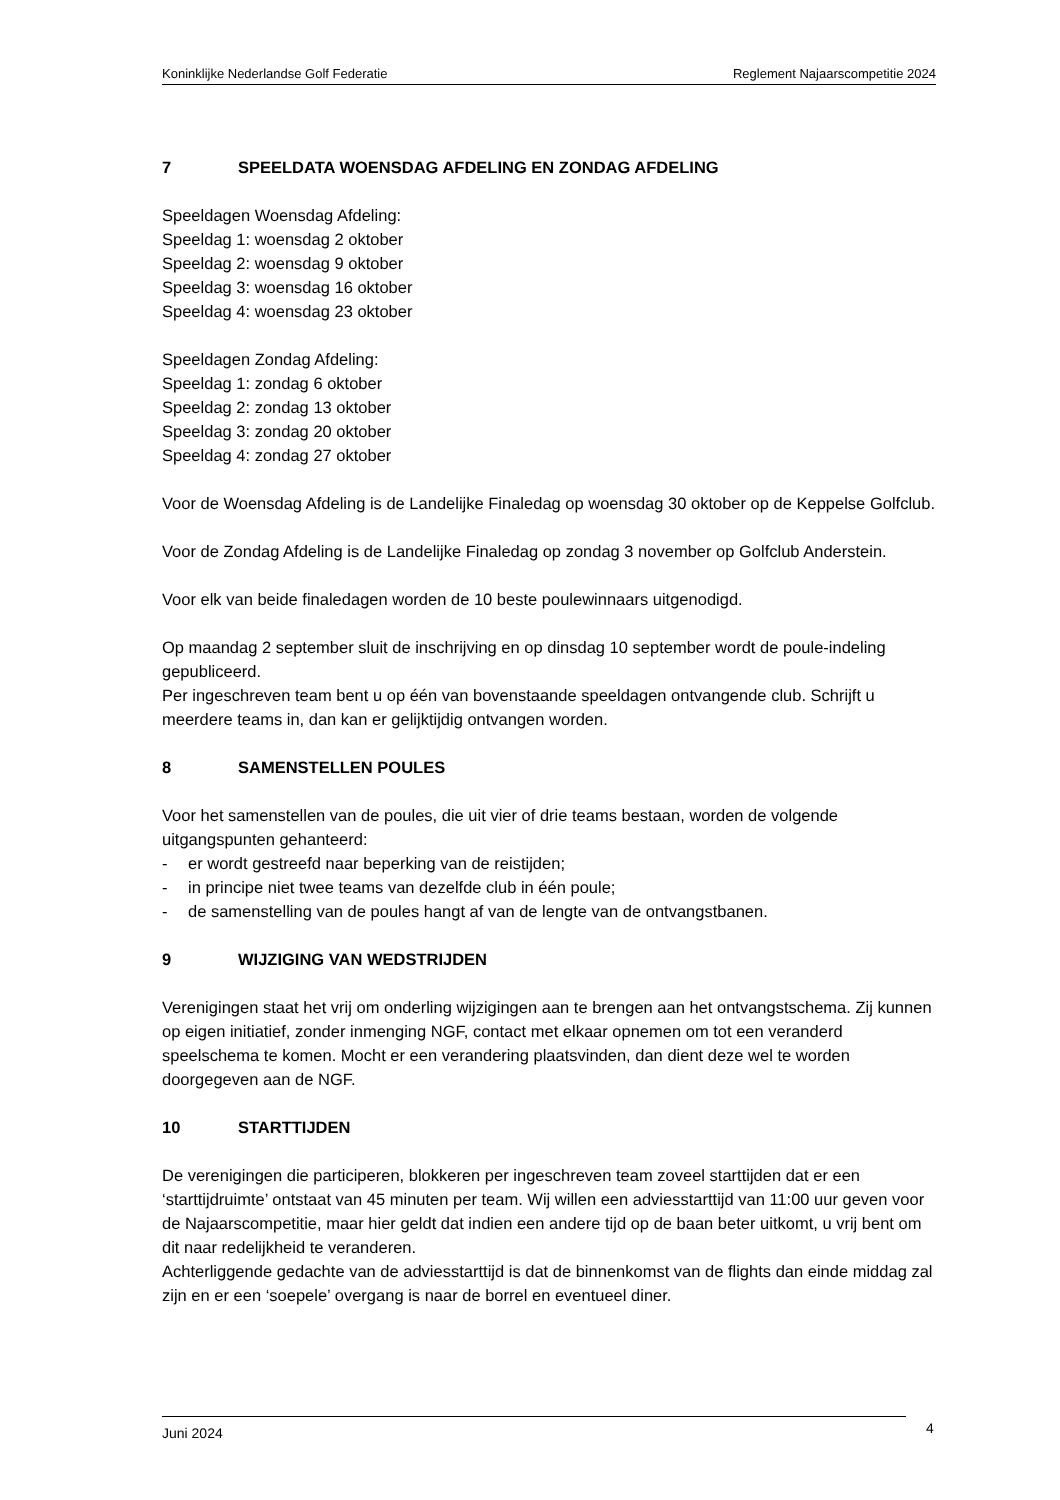Koninklijke Nederlandse Golf Federatie Reglement Najaarscompetitie 2024
7 SPEELDATA WOENSDAG AFDELING EN ZONDAG AFDELING
Speeldagen Woensdag Afdeling:
Speeldag 1: woensdag 2 oktober
Speeldag 2: woensdag 9 oktober
Speeldag 3: woensdag 16 oktober
Speeldag 4: woensdag 23 oktober
Speeldagen Zondag Afdeling:
Speeldag 1: zondag 6 oktober
Speeldag 2: zondag 13 oktober
Speeldag 3: zondag 20 oktober
Speeldag 4: zondag 27 oktober
Voor de Woensdag Afdeling is de Landelijke Finaledag op woensdag 30 oktober op de Keppelse Golfclub.
Voor de Zondag Afdeling is de Landelijke Finaledag op zondag 3 november op Golfclub Anderstein.
Voor elk van beide finaledagen worden de 10 beste poulewinnaars uitgenodigd.
Op maandag 2 september sluit de inschrijving en op dinsdag 10 september wordt de poule-indeling gepubliceerd.
Per ingeschreven team bent u op één van bovenstaande speeldagen ontvangende club. Schrijft u meerdere teams in, dan kan er gelijktijdig ontvangen worden.
8 SAMENSTELLEN POULES
Voor het samenstellen van de poules, die uit vier of drie teams bestaan, worden de volgende uitgangspunten gehanteerd:
- er wordt gestreefd naar beperking van de reistijden;
- in principe niet twee teams van dezelfde club in één poule;
- de samenstelling van de poules hangt af van de lengte van de ontvangstbanen.
9 WIJZIGING VAN WEDSTRIJDEN
Verenigingen staat het vrij om onderling wijzigingen aan te brengen aan het ontvangstschema. Zij kunnen op eigen initiatief, zonder inmenging NGF, contact met elkaar opnemen om tot een veranderd speelschema te komen. Mocht er een verandering plaatsvinden, dan dient deze wel te worden doorgegeven aan de NGF.
10 STARTTIJDEN
De verenigingen die participeren, blokkeren per ingeschreven team zoveel starttijden dat er een ‘starttijdruimte’ ontstaat van 45 minuten per team. Wij willen een adviesstarttijd van 11:00 uur geven voor de Najaarscompetitie, maar hier geldt dat indien een andere tijd op de baan beter uitkomt, u vrij bent om dit naar redelijkheid te veranderen.
Achterliggende gedachte van de adviesstarttijd is dat de binnenkomst van de flights dan einde middag zal zijn en er een ‘soepele’ overgang is naar de borrel en eventueel diner.
Juni 2024 4